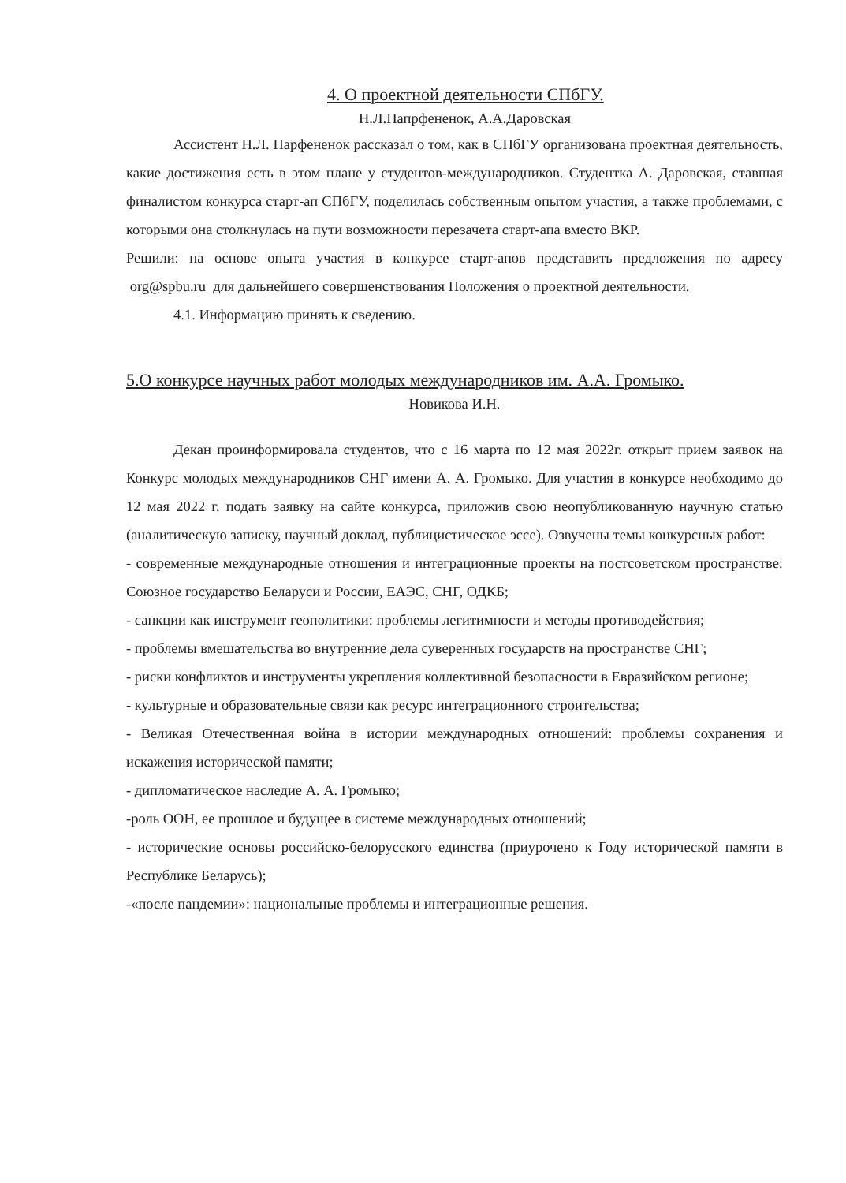4. О проектной деятельности СПбГУ.
Н.Л.Папрфененок, А.А.Даровская
Ассистент Н.Л. Парфененок рассказал о том, как в СПбГУ организована проектная деятельность, какие достижения есть в этом плане у студентов-международников. Студентка А. Даровская, ставшая финалистом конкурса старт-ап СПбГУ, поделилась собственным опытом участия, а также проблемами, с которыми она столкнулась на пути возможности перезачета старт-апа вместо ВКР.
Решили: на основе опыта участия в конкурсе старт-апов представить предложения по адресу org@spbu.ru для дальнейшего совершенствования Положения о проектной деятельности.
4.1. Информацию принять к сведению.
5.О конкурсе научных работ молодых международников им. А.А. Громыко.
Новикова И.Н.
Декан проинформировала студентов, что с 16 марта по 12 мая 2022г. открыт прием заявок на Конкурс молодых международников СНГ имени А. А. Громыко. Для участия в конкурсе необходимо до 12 мая 2022 г. подать заявку на сайте конкурса, приложив свою неопубликованную научную статью (аналитическую записку, научный доклад, публицистическое эссе). Озвучены темы конкурсных работ:
- современные международные отношения и интеграционные проекты на постсоветском пространстве: Союзное государство Беларуси и России, ЕАЭС, СНГ, ОДКБ;
- санкции как инструмент геополитики: проблемы легитимности и методы противодействия;
- проблемы вмешательства во внутренние дела суверенных государств на пространстве СНГ;
- риски конфликтов и инструменты укрепления коллективной безопасности в Евразийском регионе;
- культурные и образовательные связи как ресурс интеграционного строительства;
- Великая Отечественная война в истории международных отношений: проблемы сохранения и искажения исторической памяти;
- дипломатическое наследие А. А. Громыко;
-роль ООН, ее прошлое и будущее в системе международных отношений;
- исторические основы российско-белорусского единства (приурочено к Году исторической памяти в Республике Беларусь);
-«после пандемии»: национальные проблемы и интеграционные решения.